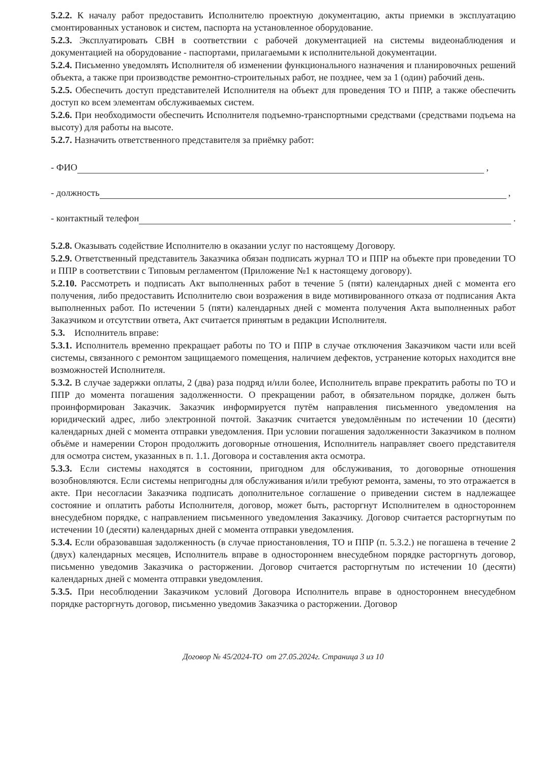5.2.2. К началу работ предоставить Исполнителю проектную документацию, акты приемки в эксплуатацию смонтированных установок и систем, паспорта на установленное оборудование.
5.2.3. Эксплуатировать СВН в соответствии с рабочей документацией на системы видеонаблюдения и документацией на оборудование - паспортами, прилагаемыми к исполнительной документации.
5.2.4. Письменно уведомлять Исполнителя об изменении функционального назначения и планировочных решений объекта, а также при производстве ремонтно-строительных работ, не позднее, чем за 1 (один) рабочий день.
5.2.5. Обеспечить доступ представителей Исполнителя на объект для проведения ТО и ППР, а также обеспечить доступ ко всем элементам обслуживаемых систем.
5.2.6. При необходимости обеспечить Исполнителя подъемно-транспортными средствами (средствами подъема на высоту) для работы на высоте.
5.2.7. Назначить ответственного представителя за приёмку работ:
- ФИО ,
- должность ,
- контактный телефон .
5.2.8. Оказывать содействие Исполнителю в оказании услуг по настоящему Договору.
5.2.9. Ответственный представитель Заказчика обязан подписать журнал ТО и ППР на объекте при проведении ТО и ППР в соответствии с Типовым регламентом (Приложение №1 к настоящему договору).
5.2.10. Рассмотреть и подписать Акт выполненных работ в течение 5 (пяти) календарных дней с момента его получения, либо предоставить Исполнителю свои возражения в виде мотивированного отказа от подписания Акта выполненных работ. По истечении 5 (пяти) календарных дней с момента получения Акта выполненных работ Заказчиком и отсутствии ответа, Акт считается принятым в редакции Исполнителя.
5.3. Исполнитель вправе:
5.3.1. Исполнитель временно прекращает работы по ТО и ППР в случае отключения Заказчиком части или всей системы, связанного с ремонтом защищаемого помещения, наличием дефектов, устранение которых находится вне возможностей Исполнителя.
5.3.2. В случае задержки оплаты, 2 (два) раза подряд и/или более, Исполнитель вправе прекратить работы по ТО и ППР до момента погашения задолженности. О прекращении работ, в обязательном порядке, должен быть проинформирован Заказчик. Заказчик информируется путём направления письменного уведомления на юридический адрес, либо электронной почтой. Заказчик считается уведомлённым по истечении 10 (десяти) календарных дней с момента отправки уведомления. При условии погашения задолженности Заказчиком в полном объёме и намерении Сторон продолжить договорные отношения, Исполнитель направляет своего представителя для осмотра систем, указанных в п. 1.1. Договора и составления акта осмотра.
5.3.3. Если системы находятся в состоянии, пригодном для обслуживания, то договорные отношения возобновляются. Если системы непригодны для обслуживания и/или требуют ремонта, замены, то это отражается в акте. При несогласии Заказчика подписать дополнительное соглашение о приведении систем в надлежащее состояние и оплатить работы Исполнителя, договор, может быть, расторгнут Исполнителем в одностороннем внесудебном порядке, с направлением письменного уведомления Заказчику. Договор считается расторгнутым по истечении 10 (десяти) календарных дней с момента отправки уведомления.
5.3.4. Если образовавшая задолженность (в случае приостановления, ТО и ППР (п. 5.3.2.) не погашена в течение 2 (двух) календарных месяцев, Исполнитель вправе в одностороннем внесудебном порядке расторгнуть договор, письменно уведомив Заказчика о расторжении. Договор считается расторгнутым по истечении 10 (десяти) календарных дней с момента отправки уведомления.
5.3.5. При несоблюдении Заказчиком условий Договора Исполнитель вправе в одностороннем внесудебном порядке расторгнуть договор, письменно уведомив Заказчика о расторжении. Договор
Договор № 45/2024-ТО от 27.05.2024г. Страница 3 из 10